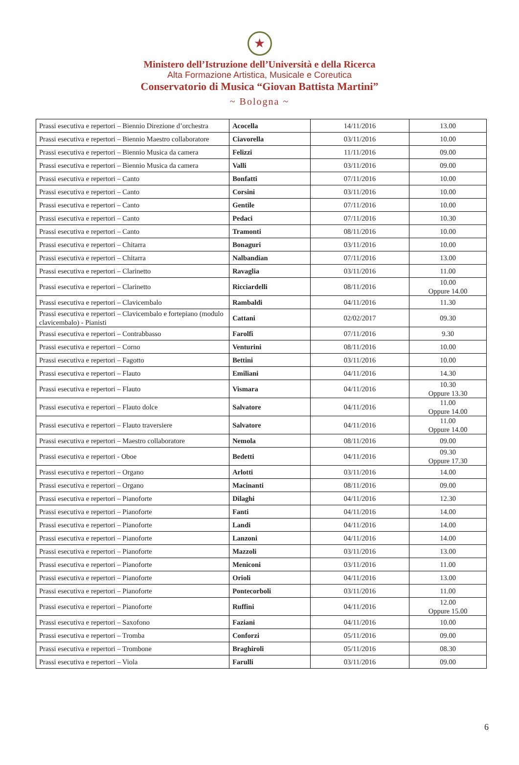★
Ministero dell’Istruzione dell’Università e della Ricerca
Alta Formazione Artistica, Musicale e Coreutica
Conservatorio di Musica “Giovan Battista Martini”
~ Bologna ~
| Prassi esecutiva e repertori – Biennio Direzione d’orchestra | Acocella | 14/11/2016 | 13.00 |
| Prassi esecutiva e repertori – Biennio Maestro collaboratore | Ciavorella | 03/11/2016 | 10.00 |
| Prassi esecutiva e repertori – Biennio Musica da camera | Felizzi | 11/11/2016 | 09.00 |
| Prassi esecutiva e repertori – Biennio Musica da camera | Valli | 03/11/2016 | 09.00 |
| Prassi esecutiva e repertori – Canto | Bonfatti | 07/11/2016 | 10.00 |
| Prassi esecutiva e repertori – Canto | Corsini | 03/11/2016 | 10.00 |
| Prassi esecutiva e repertori – Canto | Gentile | 07/11/2016 | 10.00 |
| Prassi esecutiva e repertori – Canto | Pedaci | 07/11/2016 | 10.30 |
| Prassi esecutiva e repertori – Canto | Tramonti | 08/11/2016 | 10.00 |
| Prassi esecutiva e repertori – Chitarra | Bonaguri | 03/11/2016 | 10.00 |
| Prassi esecutiva e repertori – Chitarra | Nalbandian | 07/11/2016 | 13.00 |
| Prassi esecutiva e repertori – Clarinetto | Ravaglia | 03/11/2016 | 11.00 |
| Prassi esecutiva e repertori – Clarinetto | Ricciardelli | 08/11/2016 | 10.00 Oppure 14.00 |
| Prassi esecutiva e repertori – Clavicembalo | Rambaldi | 04/11/2016 | 11.30 |
| Prassi esecutiva e repertori – Clavicembalo e fortepiano (modulo clavicembalo) - Pianisti | Cattani | 02/02/2017 | 09.30 |
| Prassi esecutiva e repertori – Contrabbasso | Farolfi | 07/11/2016 | 9.30 |
| Prassi esecutiva e repertori – Corno | Venturini | 08/11/2016 | 10.00 |
| Prassi esecutiva e repertori – Fagotto | Bettini | 03/11/2016 | 10.00 |
| Prassi esecutiva e repertori – Flauto | Emiliani | 04/11/2016 | 14.30 |
| Prassi esecutiva e repertori – Flauto | Vismara | 04/11/2016 | 10.30 Oppure 13.30 |
| Prassi esecutiva e repertori – Flauto dolce | Salvatore | 04/11/2016 | 11.00 Oppure 14.00 |
| Prassi esecutiva e repertori – Flauto traversiere | Salvatore | 04/11/2016 | 11.00 Oppure 14.00 |
| Prassi esecutiva e repertori – Maestro collaboratore | Nemola | 08/11/2016 | 09.00 |
| Prassi esecutiva e repertori - Oboe | Bedetti | 04/11/2016 | 09.30 Oppure 17.30 |
| Prassi esecutiva e repertori – Organo | Arlotti | 03/11/2016 | 14.00 |
| Prassi esecutiva e repertori – Organo | Macinanti | 08/11/2016 | 09.00 |
| Prassi esecutiva e repertori – Pianoforte | Dilaghi | 04/11/2016 | 12.30 |
| Prassi esecutiva e repertori – Pianoforte | Fanti | 04/11/2016 | 14.00 |
| Prassi esecutiva e repertori – Pianoforte | Landi | 04/11/2016 | 14.00 |
| Prassi esecutiva e repertori – Pianoforte | Lanzoni | 04/11/2016 | 14.00 |
| Prassi esecutiva e repertori – Pianoforte | Mazzoli | 03/11/2016 | 13.00 |
| Prassi esecutiva e repertori – Pianoforte | Meniconi | 03/11/2016 | 11.00 |
| Prassi esecutiva e repertori – Pianoforte | Orioli | 04/11/2016 | 13.00 |
| Prassi esecutiva e repertori – Pianoforte | Pontecorboli | 03/11/2016 | 11.00 |
| Prassi esecutiva e repertori – Pianoforte | Ruffini | 04/11/2016 | 12.00 Oppure 15.00 |
| Prassi esecutiva e repertori – Saxofono | Faziani | 04/11/2016 | 10.00 |
| Prassi esecutiva e repertori – Tromba | Conforzi | 05/11/2016 | 09.00 |
| Prassi esecutiva e repertori – Trombone | Braghiroli | 05/11/2016 | 08.30 |
| Prassi esecutiva e repertori – Viola | Farulli | 03/11/2016 | 09.00 |
6